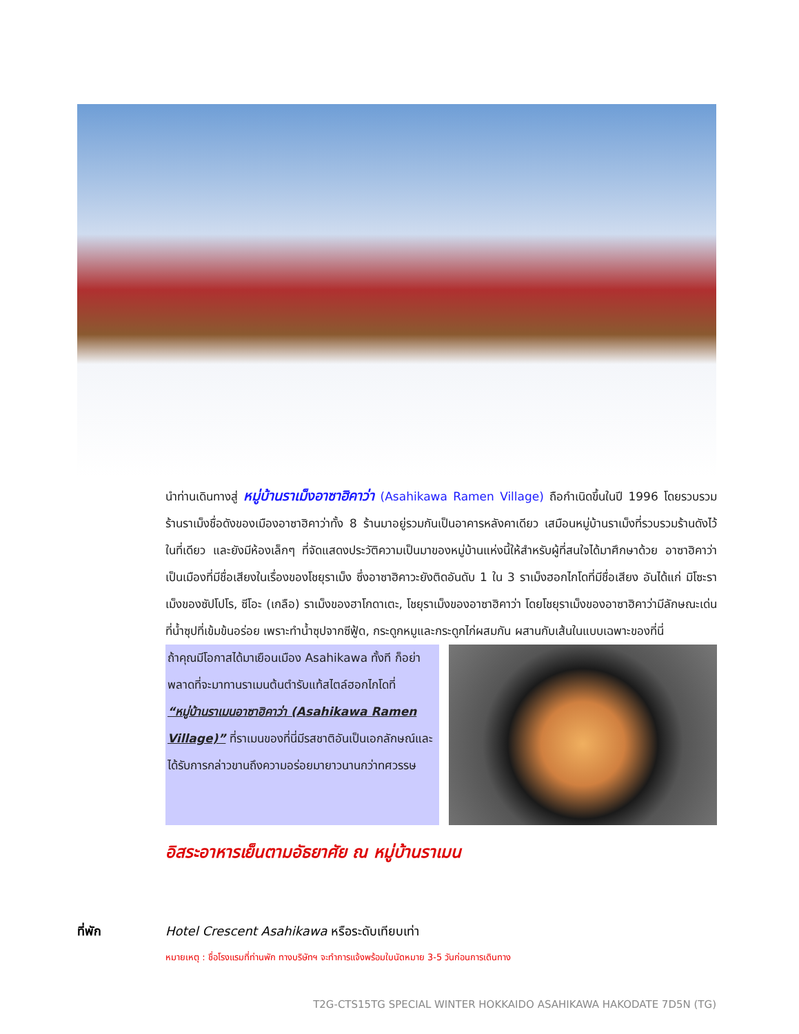นำท่านเดินทางสู่ หมู่บ้านราเม็งอาซาฮิคาว่า (Asahikawa Ramen Village) ถือกำเนิดขึ้นในปี 1996 โดยรวบรวมร้านราเม็งชื่อดังของเมืองอาซาฮิคาว่าทั้ง 8 ร้านมาอยู่รวมกันเป็นอาคารหลังคาเดียว เสมือนหมู่บ้านราเม็งที่รวบรวมร้านดังไว้ในที่เดียว และยังมีห้องเล็กๆ ที่จัดแสดงประวัติความเป็นมาของหมู่บ้านแห่งนี้ให้สำหรับผู้ที่สนใจได้มาศึกษาด้วย อาซาฮิคาว่า เป็นเมืองที่มีชื่อเสียงในเรื่องของโชยุราเม็ง ซึ่งอาซาฮิคาวะยังติดอันดับ 1 ใน 3 ราเม็งฮอกไกโดที่มีชื่อเสียง อันได้แก่ มิโซะราเม็งของซัปโปโร, ซีโอะ (เกลือ) ราเม็งของฮาโกดาเตะ, โชยุราเม็งของอาซาฮิคาว่า โดยโชยุราเม็งของอาซาฮิคาว่ามีลักษณะเด่นที่น้ำซุปที่เข้มข้นอร่อย เพราะทำน้ำซุปจากซีฟู้ด, กระดูกหมูและกระดูกไก่ผสมกัน ผสานกับเส้นในแบบเฉพาะของที่นี่
ถ้าคุณมีโอกาสได้มาเยือนเมือง Asahikawa ทั้งที ก็อย่าพลาดที่จะมาทานราเมนต้นตำรับแท้สไตล์ฮอกไกโดที่ “หมู่บ้านราเมนอาซาฮิคาว่า (Asahikawa Ramen Village)” ที่ราเมนของที่นี่มีรสชาติอันเป็นเอกลักษณ์และได้รับการกล่าวขานถึงความอร่อยมายาวนานกว่าทศวรรษ
อิสระอาหารเย็นตามอัธยาศัย ณ หมู่บ้านราเมน
ที่พัก Hotel Crescent Asahikawa หรือระดับเทียบเท่า
หมายเหตุ : ชื่อโรงแรมที่ท่านพัก ทางบริษัทฯ จะทำการแจ้งพร้อมใบนัดหมาย 3-5 วันก่อนการเดินทาง
T2G-CTS15TG SPECIAL WINTER HOKKAIDO ASAHIKAWA HAKODATE 7D5N (TG)